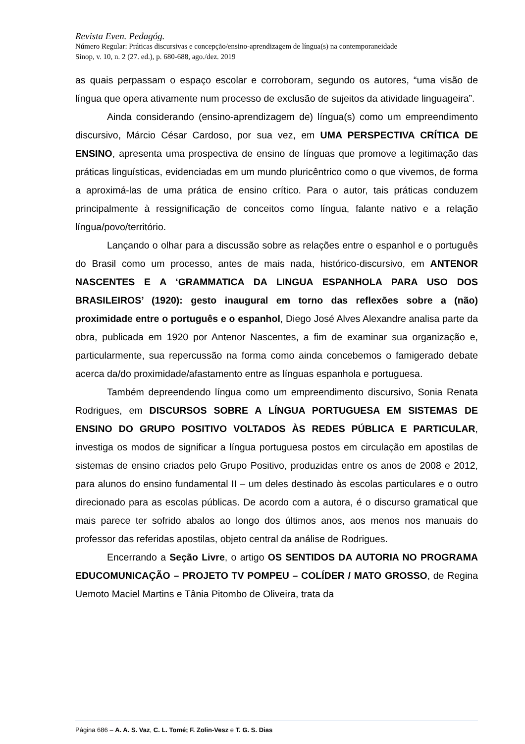Revista Even. Pedagóg.
Número Regular: Práticas discursivas e concepção/ensino-aprendizagem de língua(s) na contemporaneidade
Sinop, v. 10, n. 2 (27. ed.), p. 680-688, ago./dez. 2019
as quais perpassam o espaço escolar e corroboram, segundo os autores, “uma visão de língua que opera ativamente num processo de exclusão de sujeitos da atividade linguageira”.
Ainda considerando (ensino-aprendizagem de) língua(s) como um empreendimento discursivo, Márcio César Cardoso, por sua vez, em UMA PERSPECTIVA CRÍTICA DE ENSINO, apresenta uma prospectiva de ensino de línguas que promove a legitimação das práticas linguísticas, evidenciadas em um mundo pluricêntrico como o que vivemos, de forma a aproximá-las de uma prática de ensino crítico. Para o autor, tais práticas conduzem principalmente à ressignificação de conceitos como língua, falante nativo e a relação língua/povo/território.
Lançando o olhar para a discussão sobre as relações entre o espanhol e o português do Brasil como um processo, antes de mais nada, histórico-discursivo, em ANTENOR NASCENTES E A ‘GRAMMATICA DA LINGUA ESPANHOLA PARA USO DOS BRASILEIROS’ (1920): gesto inaugural em torno das reflexões sobre a (não) proximidade entre o português e o espanhol, Diego José Alves Alexandre analisa parte da obra, publicada em 1920 por Antenor Nascentes, a fim de examinar sua organização e, particularmente, sua repercussão na forma como ainda concebemos o famigerado debate acerca da/do proximidade/afastamento entre as línguas espanhola e portuguesa.
Também depreendendo língua como um empreendimento discursivo, Sonia Renata Rodrigues, em DISCURSOS SOBRE A LÍNGUA PORTUGUESA EM SISTEMAS DE ENSINO DO GRUPO POSITIVO VOLTADOS ÀS REDES PÚBLICA E PARTICULAR, investiga os modos de significar a língua portuguesa postos em circulação em apostilas de sistemas de ensino criados pelo Grupo Positivo, produzidas entre os anos de 2008 e 2012, para alunos do ensino fundamental II – um deles destinado às escolas particulares e o outro direcionado para as escolas públicas. De acordo com a autora, é o discurso gramatical que mais parece ter sofrido abalos ao longo dos últimos anos, aos menos nos manuais do professor das referidas apostilas, objeto central da análise de Rodrigues.
Encerrando a Seção Livre, o artigo OS SENTIDOS DA AUTORIA NO PROGRAMA EDUCOMUNICAÇÃO – PROJETO TV POMPEU – COLÍDER / MATO GROSSO, de Regina Uemoto Maciel Martins e Tânia Pitombo de Oliveira, trata da
Página 686 – A. A. S. Vaz, C. L. Tomé; F. Zolin-Vesz e T. G. S. Dias